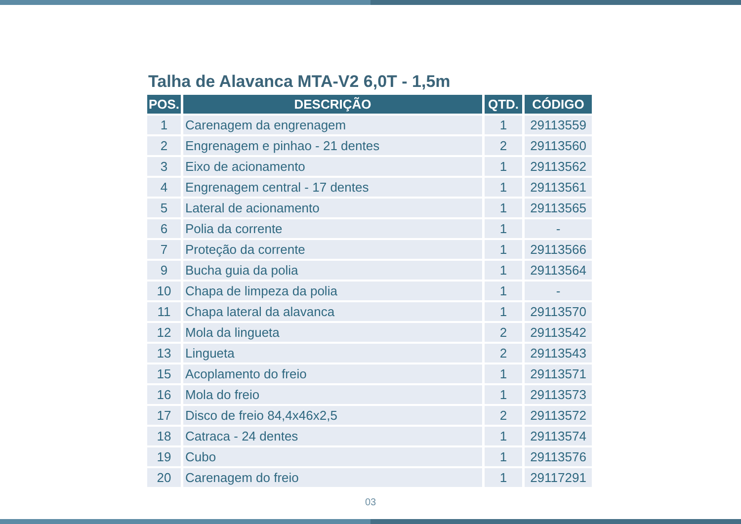Talha de Alavanca MTA-V2 6,0T - 1,5m
| POS. | DESCRIÇÃO | QTD. | CÓDIGO |
| --- | --- | --- | --- |
| 1 | Carenagem da engrenagem | 1 | 29113559 |
| 2 | Engrenagem e pinhao - 21 dentes | 2 | 29113560 |
| 3 | Eixo de acionamento | 1 | 29113562 |
| 4 | Engrenagem central - 17 dentes | 1 | 29113561 |
| 5 | Lateral de acionamento | 1 | 29113565 |
| 6 | Polia da corrente | 1 | - |
| 7 | Proteção da corrente | 1 | 29113566 |
| 9 | Bucha guia da polia | 1 | 29113564 |
| 10 | Chapa de limpeza da polia | 1 | - |
| 11 | Chapa lateral da alavanca | 1 | 29113570 |
| 12 | Mola da lingueta | 2 | 29113542 |
| 13 | Lingueta | 2 | 29113543 |
| 15 | Acoplamento do freio | 1 | 29113571 |
| 16 | Mola do freio | 1 | 29113573 |
| 17 | Disco de freio 84,4x46x2,5 | 2 | 29113572 |
| 18 | Catraca - 24 dentes | 1 | 29113574 |
| 19 | Cubo | 1 | 29113576 |
| 20 | Carenagem do freio | 1 | 29117291 |
03